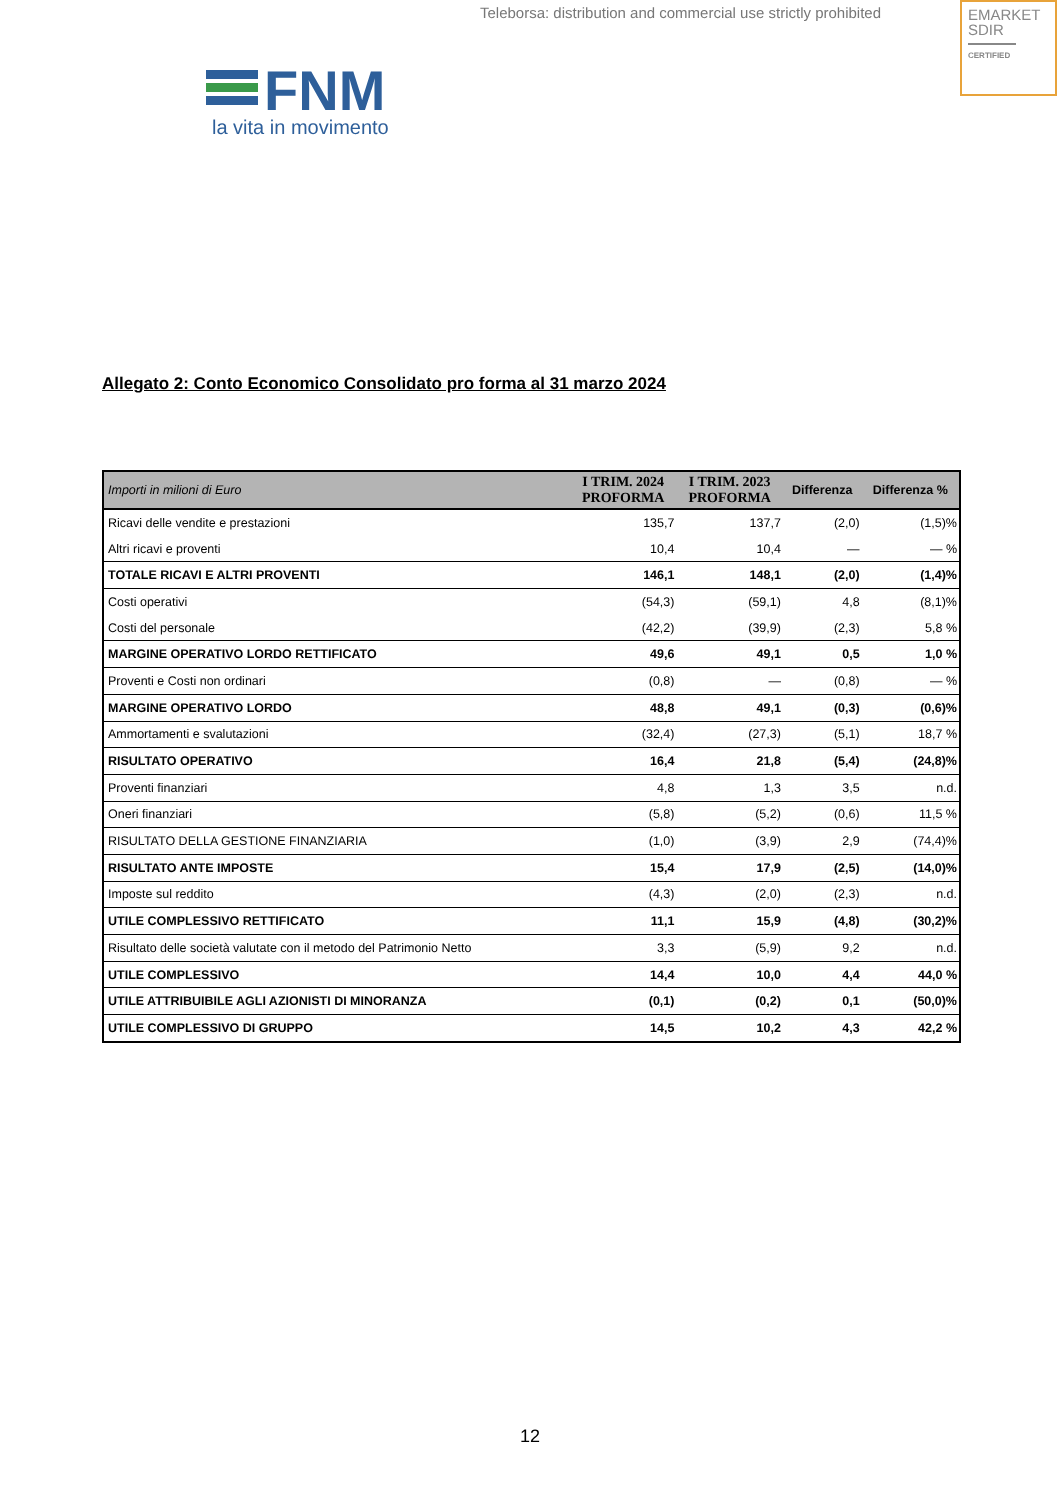Teleborsa: distribution and commercial use strictly prohibited
EMARKET
SDIR
CERTIFIED
FNM
la vita in movimento
Allegato 2: Conto Economico Consolidato pro forma al 31 marzo 2024
| Importi in milioni di Euro | I TRIM. 2024 PROFORMA | I TRIM. 2023 PROFORMA | Differenza | Differenza % |
| --- | --- | --- | --- | --- |
| Ricavi delle vendite e prestazioni | 135,7 | 137,7 | (2,0) | (1,5)% |
| Altri ricavi e proventi | 10,4 | 10,4 | — | — % |
| TOTALE RICAVI E ALTRI PROVENTI | 146,1 | 148,1 | (2,0) | (1,4)% |
| Costi operativi | (54,3) | (59,1) | 4,8 | (8,1)% |
| Costi del personale | (42,2) | (39,9) | (2,3) | 5,8 % |
| MARGINE OPERATIVO LORDO RETTIFICATO | 49,6 | 49,1 | 0,5 | 1,0 % |
| Proventi e Costi non ordinari | (0,8) | — | (0,8) | — % |
| MARGINE OPERATIVO LORDO | 48,8 | 49,1 | (0,3) | (0,6)% |
| Ammortamenti e svalutazioni | (32,4) | (27,3) | (5,1) | 18,7 % |
| RISULTATO OPERATIVO | 16,4 | 21,8 | (5,4) | (24,8)% |
| Proventi finanziari | 4,8 | 1,3 | 3,5 | n.d. |
| Oneri finanziari | (5,8) | (5,2) | (0,6) | 11,5 % |
| RISULTATO DELLA GESTIONE FINANZIARIA | (1,0) | (3,9) | 2,9 | (74,4)% |
| RISULTATO ANTE IMPOSTE | 15,4 | 17,9 | (2,5) | (14,0)% |
| Imposte sul reddito | (4,3) | (2,0) | (2,3) | n.d. |
| UTILE COMPLESSIVO RETTIFICATO | 11,1 | 15,9 | (4,8) | (30,2)% |
| Risultato delle società valutate con il metodo del Patrimonio Netto | 3,3 | (5,9) | 9,2 | n.d. |
| UTILE COMPLESSIVO | 14,4 | 10,0 | 4,4 | 44,0 % |
| UTILE ATTRIBUIBILE AGLI AZIONISTI DI MINORANZA | (0,1) | (0,2) | 0,1 | (50,0)% |
| UTILE COMPLESSIVO DI GRUPPO | 14,5 | 10,2 | 4,3 | 42,2 % |
12